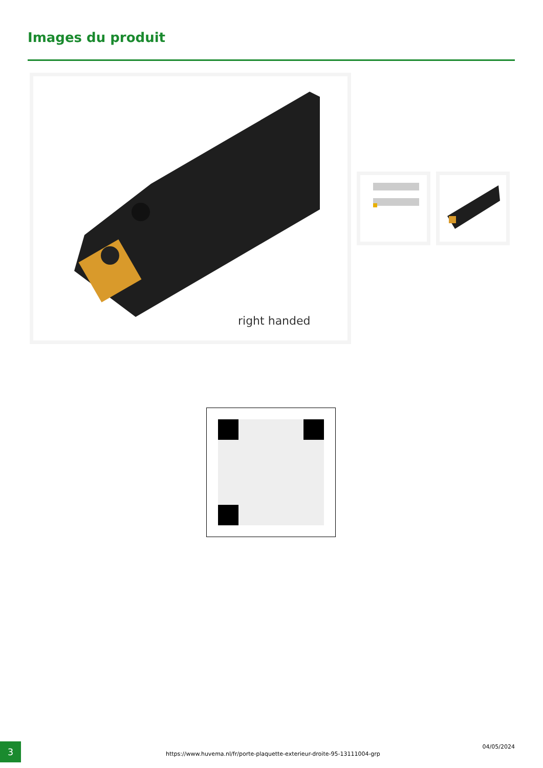Images du produit
right handed
3
https://www.huvema.nl/fr/porte-plaquette-exterieur-droite-95-13111004-grp
04/05/2024